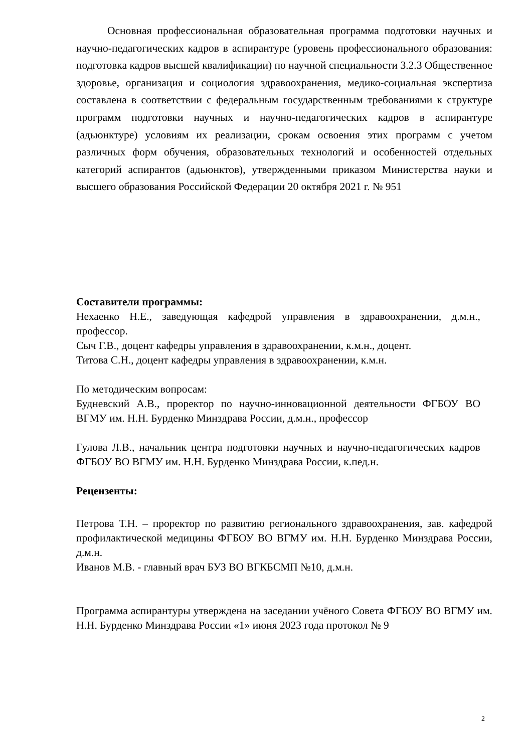Основная профессиональная образовательная программа подготовки научных и научно-педагогических кадров в аспирантуре (уровень профессионального образования: подготовка кадров высшей квалификации) по научной специальности 3.2.3 Общественное здоровье, организация и социология здравоохранения, медико-социальная экспертиза составлена в соответствии с федеральным государственным требованиями к структуре программ подготовки научных и научно-педагогических кадров в аспирантуре (адьюнктуре) условиям их реализации, срокам освоения этих программ с учетом различных форм обучения, образовательных технологий и особенностей отдельных категорий аспирантов (адьюнктов), утвержденными приказом Министерства науки и высшего образования Российской Федерации 20 октября 2021 г. № 951
Составители программы:
Нехаенко Н.Е., заведующая кафедрой управления в здравоохранении, д.м.н., профессор.
Сыч Г.В., доцент кафедры управления в здравоохранении, к.м.н., доцент.
Титова С.Н., доцент кафедры управления в здравоохранении, к.м.н.
По методическим вопросам:
Будневский А.В., проректор по научно-инновационной деятельности ФГБОУ ВО ВГМУ им. Н.Н. Бурденко Минздрава России, д.м.н., профессор
Гулова Л.В., начальник центра подготовки научных и научно-педагогических кадров ФГБОУ ВО ВГМУ им. Н.Н. Бурденко Минздрава России, к.пед.н.
Рецензенты:
Петрова Т.Н. – проректор по развитию регионального здравоохранения, зав. кафедрой профилактической медицины ФГБОУ ВО ВГМУ им. Н.Н. Бурденко Минздрава России, д.м.н.
Иванов М.В. - главный врач БУЗ ВО ВГКБСМП №10, д.м.н.
Программа аспирантуры утверждена на заседании учёного Совета ФГБОУ ВО ВГМУ им. Н.Н. Бурденко Минздрава России «1» июня 2023 года протокол № 9
2